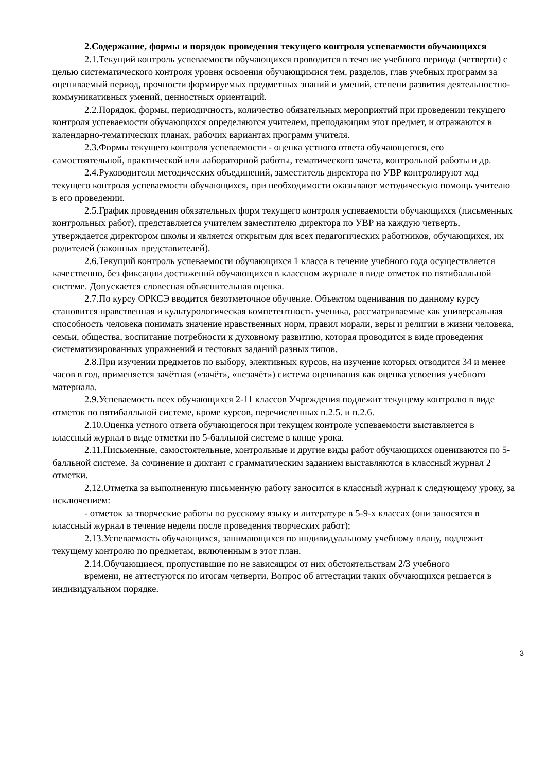2.Содержание, формы и порядок проведения текущего контроля успеваемости обучающихся
2.1.Текущий контроль успеваемости обучающихся проводится в течение учебного периода (четверти) с целью систематического контроля уровня освоения обучающимися тем, разделов, глав учебных программ за оцениваемый период, прочности формируемых предметных знаний и умений, степени развития деятельностно-коммуникативных умений, ценностных ориентаций.
2.2.Порядок, формы, периодичность, количество обязательных мероприятий при проведении текущего контроля успеваемости обучающихся определяются учителем, преподающим этот предмет, и отражаются в календарно-тематических планах, рабочих вариантах программ учителя.
2.3.Формы текущего контроля успеваемости - оценка устного ответа обучающегося, его самостоятельной, практической или лабораторной работы, тематического зачета, контрольной работы и др.
2.4.Руководители методических объединений, заместитель директора по УВР контролируют ход текущего контроля успеваемости обучающихся, при необходимости оказывают методическую помощь учителю в его проведении.
2.5.График проведения обязательных форм текущего контроля успеваемости обучающихся (письменных контрольных работ), представляется учителем заместителю директора по УВР на каждую четверть, утверждается директором школы и является открытым для всех педагогических работников, обучающихся, их родителей (законных представителей).
2.6.Текущий контроль успеваемости обучающихся 1 класса в течение учебного года осуществляется качественно, без фиксации достижений обучающихся в классном журнале в виде отметок по пятибалльной системе. Допускается словесная объяснительная оценка.
2.7.По курсу ОРКСЭ вводится безотметочное обучение. Объектом оценивания по данному курсу становится нравственная и культурологическая компетентность ученика, рассматриваемые как универсальная способность человека понимать значение нравственных норм, правил морали, веры и религии в жизни человека, семьи, общества, воспитание потребности к духовному развитию, которая проводится в виде проведения систематизированных упражнений и тестовых заданий разных типов.
2.8.При изучении предметов по выбору, элективных курсов, на изучение которых отводится 34 и менее часов в год, применяется зачётная («зачёт», «незачёт») система оценивания как оценка усвоения учебного материала.
2.9.Успеваемость всех обучающихся 2-11 классов Учреждения подлежит текущему контролю в виде отметок по пятибалльной системе, кроме курсов, перечисленных п.2.5. и п.2.6.
2.10.Оценка устного ответа обучающегося при текущем контроле успеваемости выставляется в классный журнал в виде отметки по 5-балльной системе в конце урока.
2.11.Письменные, самостоятельные, контрольные и другие виды работ обучающихся оцениваются по 5-балльной системе. За сочинение и диктант с грамматическим заданием выставляются в классный журнал 2 отметки.
2.12.Отметка за выполненную письменную работу заносится в классный журнал к следующему уроку, за исключением:
- отметок за творческие работы по русскому языку и литературе в 5-9-х классах (они заносятся в классный журнал в течение недели после проведения творческих работ);
2.13.Успеваемость обучающихся, занимающихся по индивидуальному учебному плану, подлежит текущему контролю по предметам, включенным в этот план.
2.14.Обучающиеся, пропустившие по не зависящим от них обстоятельствам 2/3 учебного
времени, не аттестуются по итогам четверти. Вопрос об аттестации таких обучающихся решается в индивидуальном порядке.
3